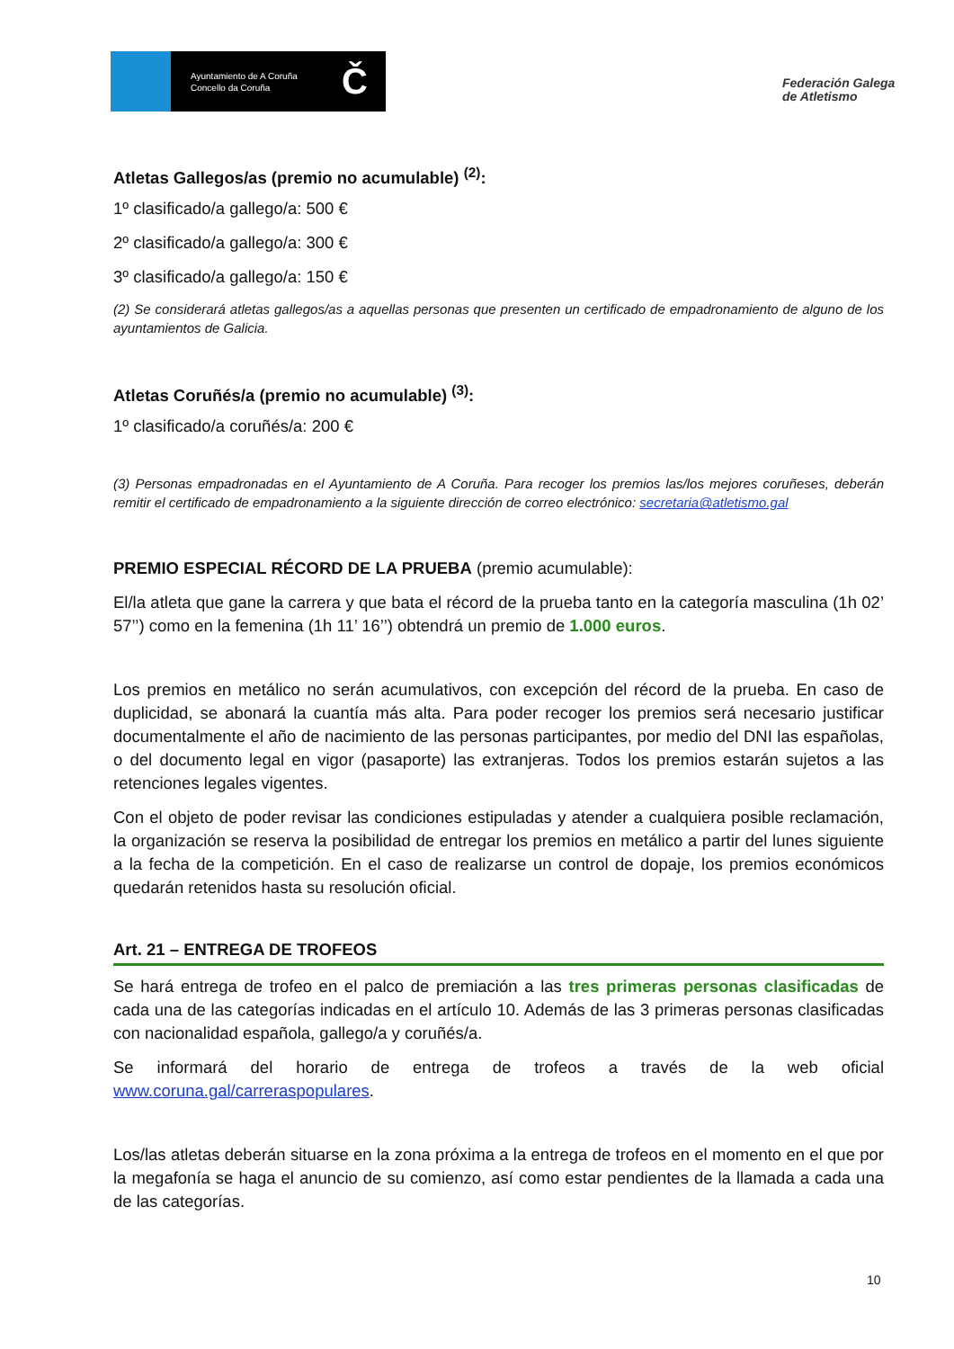Ayuntamiento de A Coruña
Concello da Coruña
Č
Federación Galega
de Atletismo
Atletas Gallegos/as (premio no acumulable) <sup>(2)</sup>:
1º clasificado/a gallego/a: 500 €
2º clasificado/a gallego/a: 300 €
3º clasificado/a gallego/a: 150 €
(2) Se considerará atletas gallegos/as a aquellas personas que presenten un certificado de empadronamiento de alguno de los ayuntamientos de Galicia.
Atletas Coruñés/a (premio no acumulable) <sup>(3)</sup>:
1º clasificado/a coruñés/a: 200 €
(3) Personas empadronadas en el Ayuntamiento de A Coruña. Para recoger los premios las/los mejores coruñeses, deberán remitir el certificado de empadronamiento a la siguiente dirección de correo electrónico: secretaria@atletismo.gal
PREMIO ESPECIAL RÉCORD DE LA PRUEBA (premio acumulable):
El/la atleta que gane la carrera y que bata el récord de la prueba tanto en la categoría masculina (1h 02’ 57’’) como en la femenina (1h 11’ 16’’) obtendrá un premio de 1.000 euros.
Los premios en metálico no serán acumulativos, con excepción del récord de la prueba. En caso de duplicidad, se abonará la cuantía más alta. Para poder recoger los premios será necesario justificar documentalmente el año de nacimiento de las personas participantes, por medio del DNI las españolas, o del documento legal en vigor (pasaporte) las extranjeras. Todos los premios estarán sujetos a las retenciones legales vigentes.
Con el objeto de poder revisar las condiciones estipuladas y atender a cualquiera posible reclamación, la organización se reserva la posibilidad de entregar los premios en metálico a partir del lunes siguiente a la fecha de la competición. En el caso de realizarse un control de dopaje, los premios económicos quedarán retenidos hasta su resolución oficial.
Art. 21 – ENTREGA DE TROFEOS
Se hará entrega de trofeo en el palco de premiación a las tres primeras personas clasificadas de cada una de las categorías indicadas en el artículo 10. Además de las 3 primeras personas clasificadas con nacionalidad española, gallego/a y coruñés/a.
Se informará del horario de entrega de trofeos a través de la web oficial www.coruna.gal/carreraspopulares.
Los/las atletas deberán situarse en la zona próxima a la entrega de trofeos en el momento en el que por la megafonía se haga el anuncio de su comienzo, así como estar pendientes de la llamada a cada una de las categorías.
10